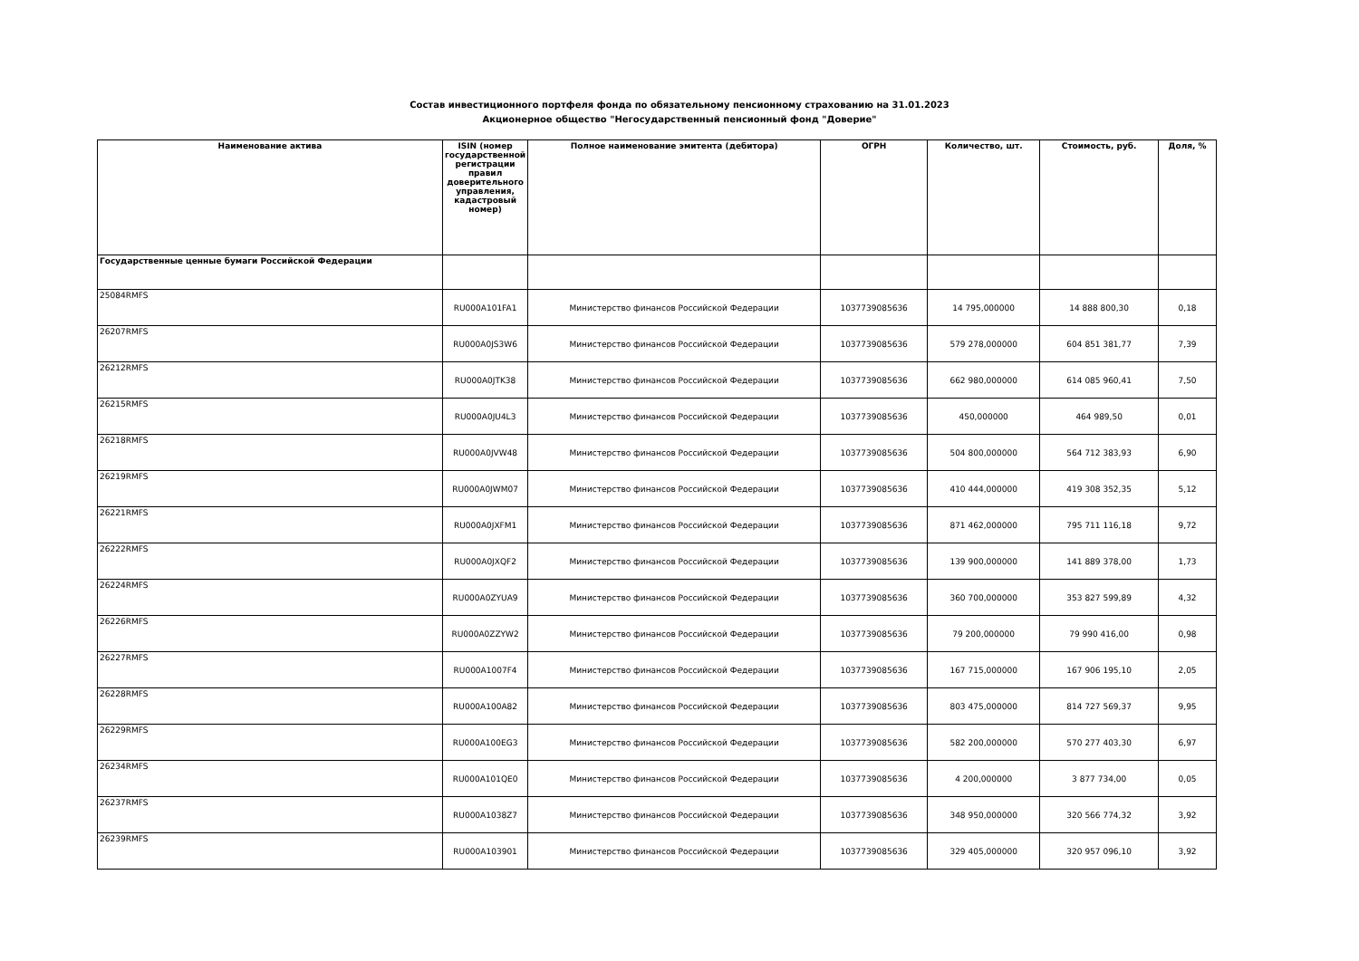Состав инвестиционного портфеля фонда по обязательному пенсионному страхованию на 31.01.2023
Акционерное общество "Негосударственный пенсионный фонд "Доверие"
| Наименование актива | ISIN (номер государственной регистрации правил доверительного управления, кадастровый номер) | Полное наименование эмитента (дебитора) | ОГРН | Количество, шт. | Стоимость, руб. | Доля, % |
| --- | --- | --- | --- | --- | --- | --- |
| Государственные ценные бумаги Российской Федерации | | | | | | |
| 25084RMFS | RU000A101FA1 | Министерство финансов Российской Федерации | 1037739085636 | 14 795,000000 | 14 888 800,30 | 0,18 |
| 26207RMFS | RU000A0JS3W6 | Министерство финансов Российской Федерации | 1037739085636 | 579 278,000000 | 604 851 381,77 | 7,39 |
| 26212RMFS | RU000A0JTK38 | Министерство финансов Российской Федерации | 1037739085636 | 662 980,000000 | 614 085 960,41 | 7,50 |
| 26215RMFS | RU000A0JU4L3 | Министерство финансов Российской Федерации | 1037739085636 | 450,000000 | 464 989,50 | 0,01 |
| 26218RMFS | RU000A0JVW48 | Министерство финансов Российской Федерации | 1037739085636 | 504 800,000000 | 564 712 383,93 | 6,90 |
| 26219RMFS | RU000A0JWM07 | Министерство финансов Российской Федерации | 1037739085636 | 410 444,000000 | 419 308 352,35 | 5,12 |
| 26221RMFS | RU000A0JXFM1 | Министерство финансов Российской Федерации | 1037739085636 | 871 462,000000 | 795 711 116,18 | 9,72 |
| 26222RMFS | RU000A0JXQF2 | Министерство финансов Российской Федерации | 1037739085636 | 139 900,000000 | 141 889 378,00 | 1,73 |
| 26224RMFS | RU000A0ZYUA9 | Министерство финансов Российской Федерации | 1037739085636 | 360 700,000000 | 353 827 599,89 | 4,32 |
| 26226RMFS | RU000A0ZZYW2 | Министерство финансов Российской Федерации | 1037739085636 | 79 200,000000 | 79 990 416,00 | 0,98 |
| 26227RMFS | RU000A1007F4 | Министерство финансов Российской Федерации | 1037739085636 | 167 715,000000 | 167 906 195,10 | 2,05 |
| 26228RMFS | RU000A100A82 | Министерство финансов Российской Федерации | 1037739085636 | 803 475,000000 | 814 727 569,37 | 9,95 |
| 26229RMFS | RU000A100EG3 | Министерство финансов Российской Федерации | 1037739085636 | 582 200,000000 | 570 277 403,30 | 6,97 |
| 26234RMFS | RU000A101QE0 | Министерство финансов Российской Федерации | 1037739085636 | 4 200,000000 | 3 877 734,00 | 0,05 |
| 26237RMFS | RU000A1038Z7 | Министерство финансов Российской Федерации | 1037739085636 | 348 950,000000 | 320 566 774,32 | 3,92 |
| 26239RMFS | RU000A103901 | Министерство финансов Российской Федерации | 1037739085636 | 329 405,000000 | 320 957 096,10 | 3,92 |